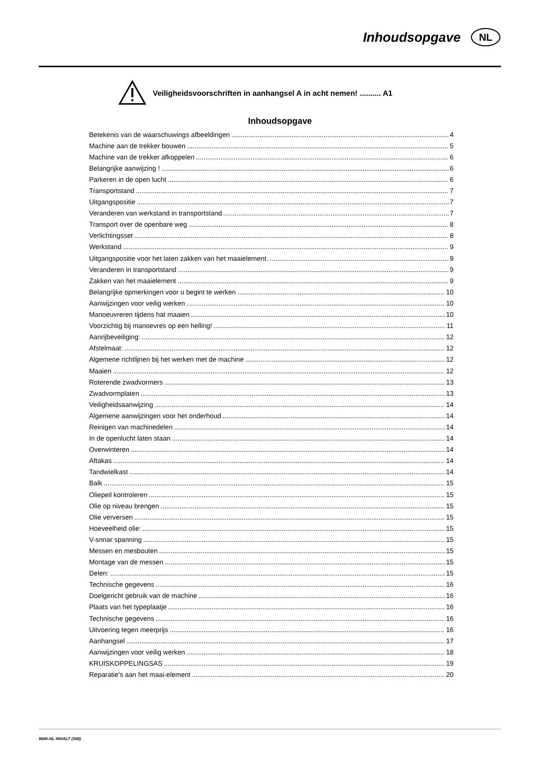Inhoudsopgave
NL
Veiligheidsvoorschriften in aanhangsel A in acht nemen! .......... A1
Inhoudsopgave
Betekenis van de waarschuwings afbeeldingen 4
Machine aan de trekker bouwen 5
Machine van de trekker afkoppelen 6
Belangrijke aanwijzing ! 6
Parkeren in de open lucht 6
Transportstand 7
Uitgangspositie 7
Veranderen van werkstand in transportstand 7
Transport over de openbare weg 8
Verlichtingsset 8
Werkstand 9
Uitgangspositie voor het laten zakken van het maaielement. 9
Veranderen in transportstand 9
Zakken van het maaielement 9
Belangrijke opmerkingen voor u begint te werken 10
Aanwijzingen voor veilig werken 10
Manoeuvreren tijdens hat maaien 10
Voorzichtig bij manoevres op een helling! 11
Aanrijbeveiliging: 12
Afstelmaat: 12
Algemene richtlijnen bij het werken met de machine 12
Maaien 12
Roterende zwadvormers 13
Zwadvormplaten 13
Veiligheidsaanwijzing 14
Algemene aanwijzingen voor het onderhoud 14
Reinigen van machinedelen 14
In de openlucht laten staan 14
Overwinteren 14
Aftakas 14
Tandwielkast 14
Balk 15
Oliepeil kontroleren 15
Olie op niveau brengen 15
Olie verversen 15
Hoeveelheid olie: 15
V-snnar spanning 15
Messen en mesbouten 15
Montage van de messen 15
Delen: 15
Technische gegevens 16
Doelgericht gebruik van de machine 16
Plaats van het typeplaatje 16
Technische gegevens 16
Uitvoering tegen meerprijs 16
Aanhangsel 17
Aanwijzingen voor veilig werken 18
KRUISKOPPELINGSAS 19
Reparatie's aan het maai-element 20
9600-NL INHALT (368)